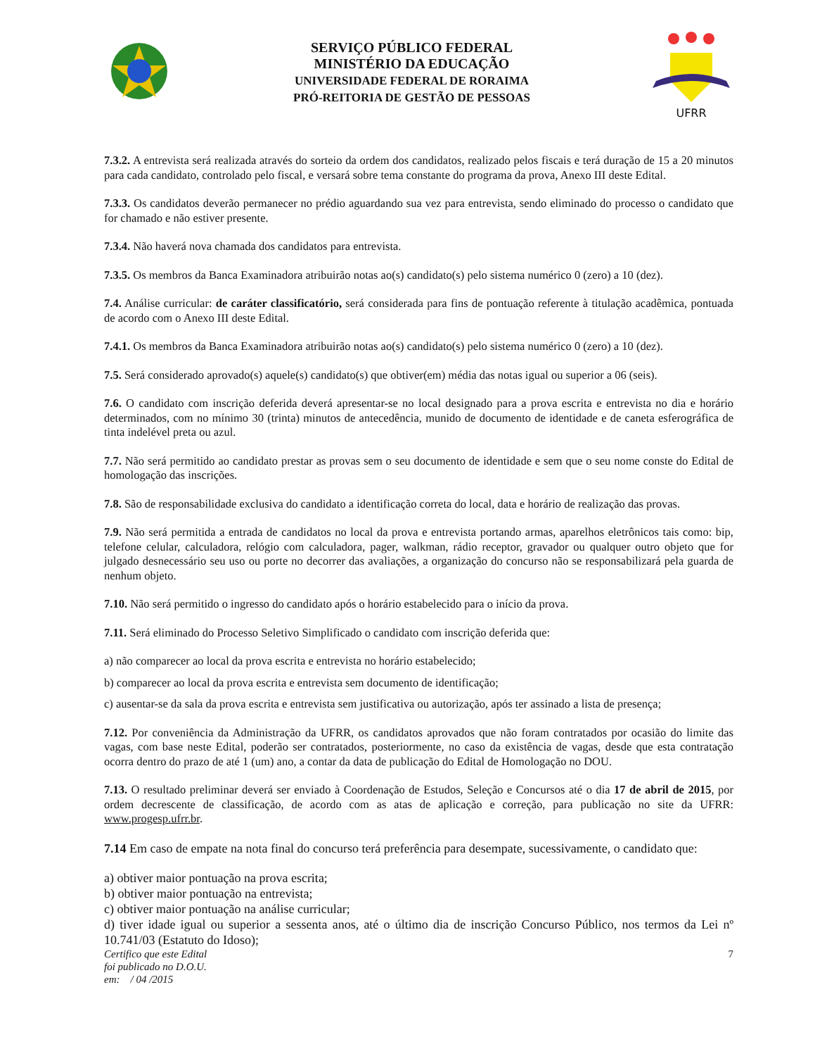SERVIÇO PÚBLICO FEDERAL
MINISTÉRIO DA EDUCAÇÃO
UNIVERSIDADE FEDERAL DE RORAIMA
PRÓ-REITORIA DE GESTÃO DE PESSOAS
UFRR
7.3.2. A entrevista será realizada através do sorteio da ordem dos candidatos, realizado pelos fiscais e terá duração de 15 a 20 minutos para cada candidato, controlado pelo fiscal, e versará sobre tema constante do programa da prova, Anexo III deste Edital.
7.3.3. Os candidatos deverão permanecer no prédio aguardando sua vez para entrevista, sendo eliminado do processo o candidato que for chamado e não estiver presente.
7.3.4. Não haverá nova chamada dos candidatos para entrevista.
7.3.5. Os membros da Banca Examinadora atribuirão notas ao(s) candidato(s) pelo sistema numérico 0 (zero) a 10 (dez).
7.4. Análise curricular: de caráter classificatório, será considerada para fins de pontuação referente à titulação acadêmica, pontuada de acordo com o Anexo III deste Edital.
7.4.1. Os membros da Banca Examinadora atribuirão notas ao(s) candidato(s) pelo sistema numérico 0 (zero) a 10 (dez).
7.5. Será considerado aprovado(s) aquele(s) candidato(s) que obtiver(em) média das notas igual ou superior a 06 (seis).
7.6. O candidato com inscrição deferida deverá apresentar-se no local designado para a prova escrita e entrevista no dia e horário determinados, com no mínimo 30 (trinta) minutos de antecedência, munido de documento de identidade e de caneta esferográfica de tinta indelével preta ou azul.
7.7. Não será permitido ao candidato prestar as provas sem o seu documento de identidade e sem que o seu nome conste do Edital de homologação das inscrições.
7.8. São de responsabilidade exclusiva do candidato a identificação correta do local, data e horário de realização das provas.
7.9. Não será permitida a entrada de candidatos no local da prova e entrevista portando armas, aparelhos eletrônicos tais como: bip, telefone celular, calculadora, relógio com calculadora, pager, walkman, rádio receptor, gravador ou qualquer outro objeto que for julgado desnecessário seu uso ou porte no decorrer das avaliações, a organização do concurso não se responsabilizará pela guarda de nenhum objeto.
7.10. Não será permitido o ingresso do candidato após o horário estabelecido para o início da prova.
7.11. Será eliminado do Processo Seletivo Simplificado o candidato com inscrição deferida que:
a) não comparecer ao local da prova escrita e entrevista no horário estabelecido;
b) comparecer ao local da prova escrita e entrevista sem documento de identificação;
c) ausentar-se da sala da prova escrita e entrevista sem justificativa ou autorização, após ter assinado a lista de presença;
7.12. Por conveniência da Administração da UFRR, os candidatos aprovados que não foram contratados por ocasião do limite das vagas, com base neste Edital, poderão ser contratados, posteriormente, no caso da existência de vagas, desde que esta contratação ocorra dentro do prazo de até 1 (um) ano, a contar da data de publicação do Edital de Homologação no DOU.
7.13. O resultado preliminar deverá ser enviado à Coordenação de Estudos, Seleção e Concursos até o dia 17 de abril de 2015, por ordem decrescente de classificação, de acordo com as atas de aplicação e correção, para publicação no site da UFRR: www.progesp.ufrr.br.
7.14 Em caso de empate na nota final do concurso terá preferência para desempate, sucessivamente, o candidato que:
a) obtiver maior pontuação na prova escrita;
b) obtiver maior pontuação na entrevista;
c) obtiver maior pontuação na análise curricular;
d) tiver idade igual ou superior a sessenta anos, até o último dia de inscrição Concurso Público, nos termos da Lei nº 10.741/03 (Estatuto do Idoso);
Certifico que este Edital
foi publicado no D.O.U.
em: / 04 /2015
7